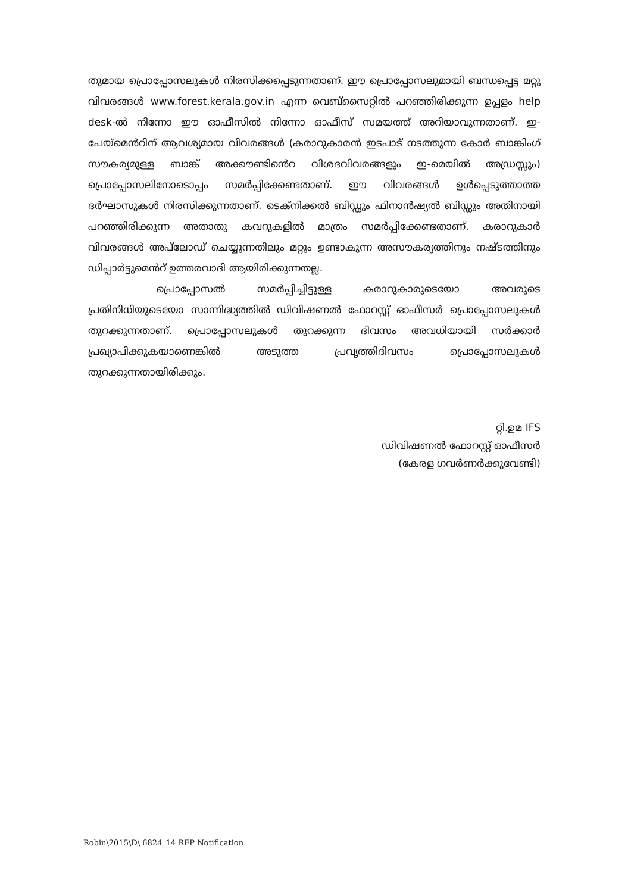തുമായ പ്രൊപ്പോസലുകൾ നിരസിക്കപ്പെടുന്നതാണ്. ഈ പ്രൊപ്പോസലുമായി ബന്ധപ്പെട്ട മറ്റു വിവരങ്ങൾ www.forest.kerala.gov.in എന്ന വെബ്സൈറ്റിൽ പറഞ്ഞിരിക്കുന്ന ഉപ്പളം help desk-ൽ നിന്നോ ഈ ഓഫീസിൽ നിന്നോ ഓഫീസ് സമയത്ത് അറിയാവുന്നതാണ്. ഇ-പേയ്മെൻറിന് ആവശ്യമായ വിവരങ്ങൾ (കരാറുകാരൻ ഇടപാട് നടത്തുന്ന കോർ ബാങ്കിംഗ് സൗകര്യമുള്ള ബാങ്ക് അക്കൗണ്ടിൻെറ വിശദവിവരങ്ങളും ഇ-മെയിൽ അഡ്രസ്സും) പ്രൊപ്പോസലിനോടൊപ്പം സമർപ്പിക്കേണ്ടതാണ്. ഈ വിവരങ്ങൾ ഉൾപ്പെടുത്താത്ത ദർഘാസുകൾ നിരസിക്കുന്നതാണ്. ടെക്നിക്കൽ ബിഡ്ഡും ഫിനാൻഷ്യൽ ബിഡ്ഡും അതിനായി പറഞ്ഞിരിക്കുന്ന അതാതു കവറുകളിൽ മാത്രം സമർപ്പിക്കേണ്ടതാണ്. കരാറുകാർ വിവരങ്ങൾ അപ്‌ലോഡ് ചെയ്യുന്നതിലും മറ്റും ഉണ്ടാകുന്ന അസൗകര്യത്തിനും നഷ്ടത്തിനും ഡിപ്പാർട്ടുമെൻറ് ഉത്തരവാദി ആയിരിക്കുന്നതല്ല.
പ്രൊപ്പോസൽ സമർപ്പിച്ചിട്ടുള്ള കരാറുകാരുടെയോ അവരുടെ പ്രതിനിധിയുടെയോ സാന്നിദ്ധ്യത്തിൽ ഡിവിഷണൽ ഫോറസ്റ്റ് ഓഫീസർ പ്രൊപ്പോസലുകൾ തുറക്കുന്നതാണ്. പ്രൊപ്പോസലുകൾ തുറക്കുന്ന ദിവസം അവധിയായി സർക്കാർ പ്രഖ്യാപിക്കുകയാണെങ്കിൽ അടുത്ത പ്രവൃത്തിദിവസം പ്രൊപ്പോസലുകൾ തുറക്കുന്നതായിരിക്കും.
റ്റി.ഉമ IFS
ഡിവിഷണൽ ഫോറസ്റ്റ് ഓഫീസർ
(കേരള ഗവർണർക്കുവേണ്ടി)
Robin\2015\D\ 6824_14 RFP Notification